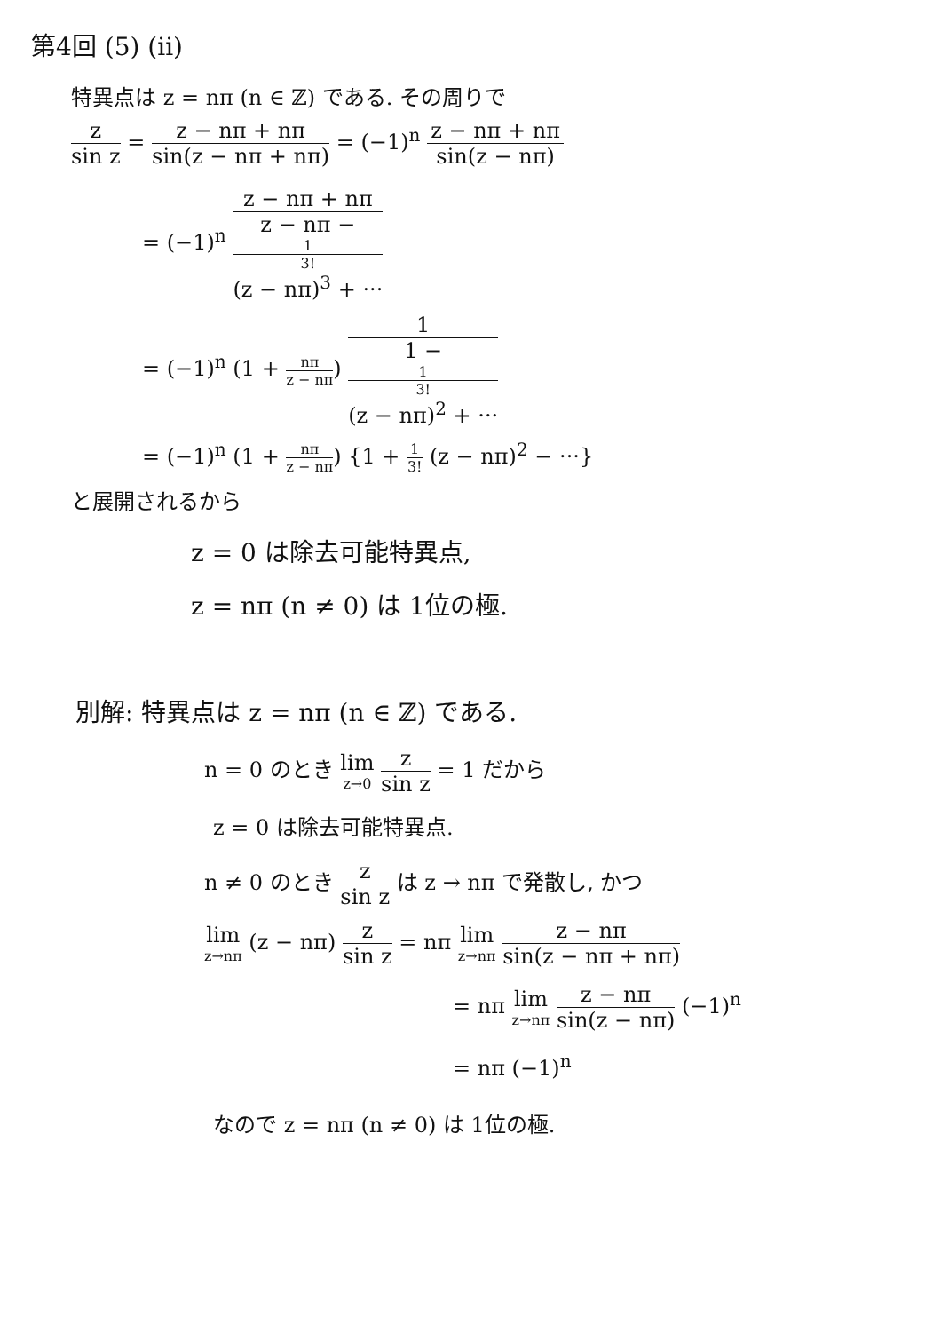第4回 (5) (ii)
特異点は z = nπ (n ∈ ℤ) である. その周りで
z sin z = z − nπ + nπ sin(z − nπ + nπ) = (−1)<sup>n</sup> z − nπ + nπ sin(z − nπ)
= (−1)<sup>n</sup> z − nπ + nπ z − nπ −
1
3!
(z − nπ)<sup>3</sup> + ···
= (−1)<sup>n</sup> (1 + nπ z − nπ) 1 1 −
1
3!
(z − nπ)<sup>2</sup> + ···
= (−1)<sup>n</sup> (1 + nπ z − nπ) {1 + 1 3! (z − nπ)<sup>2</sup> − ···}
と展開されるから
z = 0 は除去可能特異点,
z = nπ (n ≠ 0) は 1位の極.
別解: 特異点は z = nπ (n ∈ ℤ) である.
n = 0 のとき lim z→0 z sin z = 1 だから
z = 0 は除去可能特異点.
n ≠ 0 のとき z sin z は z → nπ で発散し, かつ
lim z→nπ (z − nπ) z sin z = nπ lim z→nπ z − nπ sin(z − nπ + nπ)
= nπ lim z→nπ z − nπ sin(z − nπ) (−1)<sup>n</sup>
= nπ (−1)<sup>n</sup>
なので z = nπ (n ≠ 0) は 1位の極.